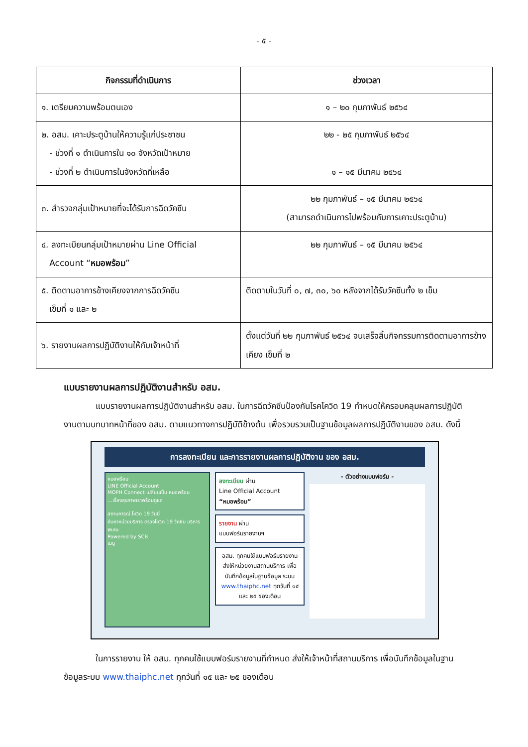- ๕ -
| กิจกรรมที่ดำเนินการ | ช่วงเวลา |
| --- | --- |
| ๑. เตรียมความพร้อมตนเอง | ๑ – ๒๐ กุมภาพันธ์ ๒๕๖๔ |
| ๒. อสม. เคาะประตูบ้านให้ความรู้แก่ประชาชน - ช่วงที่ ๑ ดำเนินการใน ๑๐ จังหวัดเป้าหมาย - ช่วงที่ ๒ ดำเนินการในจังหวัดที่เหลือ | ๒๒ - ๒๕ กุมภาพันธ์ ๒๕๖๔ ๑ – ๑๕ มีนาคม ๒๕๖๔ |
| ๓. สำรวจกลุ่มเป้าหมายที่จะได้รับการฉีดวัคซีน | ๒๒ กุมภาพันธ์ – ๑๕ มีนาคม ๒๕๖๔ (สามารถดำเนินการไปพร้อมกับการเคาะประตูบ้าน) |
| ๔. ลงทะเบียนกลุ่มเป้าหมายผ่าน Line Official Account “ หมอพร้อม ” | ๒๒ กุมภาพันธ์ – ๑๕ มีนาคม ๒๕๖๔ |
| ๕. ติดตามอาการข้างเคียงจากการฉีดวัคซีน เข็มที่ ๑ และ ๒ | ติดตามในวันที่ ๐, ๗, ๓๐, ๖๐ หลังจากได้รับวัคซีนทั้ง ๒ เข็ม |
| ๖. รายงานผลการปฏิบัติงานให้กับเจ้าหน้าที่ | ตั้งแต่วันที่ ๒๒ กุมภาพันธ์ ๒๕๖๔ จนเสร็จสิ้นกิจกรรมการติดตามอาการข้างเคียง เข็มที่ ๒ |
แบบรายงานผลการปฏิบัติงานสำหรับ อสม.
แบบรายงานผลการปฏิบัติงานสำหรับ อสม. ในการฉีดวัคซีนป้องกันโรคโควิด 19 กำหนดให้ครอบคลุมผลการปฏิบัติงานตามบทบาทหน้าที่ของ อสม. ตามแนวทางการปฏิบัติข้างต้น เพื่อรวบรวมเป็นฐานข้อมูลผลการปฏิบัติงานของ อสม. ดังนี้
การลงทะเบียน และการรายงานผลการปฏิบัติงาน ของ อสม.
หมอพร้อม
LINE Official Account
MOPH Connect เปลี่ยนเป็น หมอพร้อม
...เรื่องสุขภาพเราพร้อมดูแล
สถานการณ์ โควิด 19 วันนี้
ค้นหาหน่วยบริการ ตรวจโควิด 19 วัคซีน บริการพิเศษ
Powered by SCB
เมนู
ลงทะเบียน ผ่าน
Line Official Account
“หมอพร้อม”
รายงาน ผ่าน
แบบฟอร์มรายงานฯ
อสม. ทุกคนใช้แบบฟอร์มรายงาน ส่งให้หน่วยงานสถานบริการ เพื่อบันทึกข้อมูลในฐานข้อมูล ระบบ www.thaiphc.net ทุกวันที่ ๑๕ และ ๒๕ ของเดือน
- ตัวอย่างแบบฟอร์ม -
ในการรายงาน ให้ อสม. ทุกคนใช้แบบฟอร์มรายงานที่กำหนด ส่งให้เจ้าหน้าที่สถานบริการ เพื่อบันทึกข้อมูลในฐานข้อมูลระบบ www.thaiphc.net ทุกวันที่ ๑๕ และ ๒๕ ของเดือน